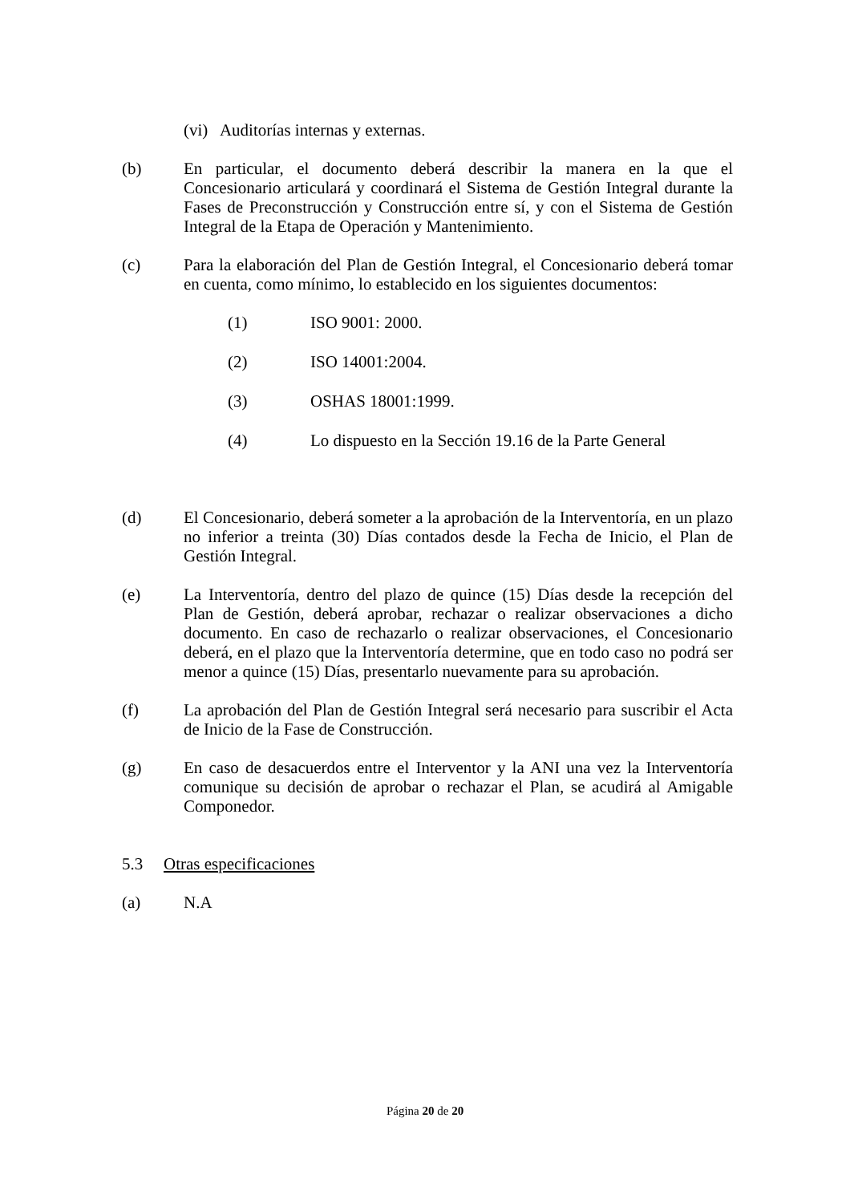(vi) Auditorías internas y externas.
(b) En particular, el documento deberá describir la manera en la que el Concesionario articulará y coordinará el Sistema de Gestión Integral durante la Fases de Preconstrucción y Construcción entre sí, y con el Sistema de Gestión Integral de la Etapa de Operación y Mantenimiento.
(c) Para la elaboración del Plan de Gestión Integral, el Concesionario deberá tomar en cuenta, como mínimo, lo establecido en los siguientes documentos:
(1) ISO 9001: 2000.
(2) ISO 14001:2004.
(3) OSHAS 18001:1999.
(4) Lo dispuesto en la Sección 19.16 de la Parte General
(d) El Concesionario, deberá someter a la aprobación de la Interventoría, en un plazo no inferior a treinta (30) Días contados desde la Fecha de Inicio, el Plan de Gestión Integral.
(e) La Interventoría, dentro del plazo de quince (15) Días desde la recepción del Plan de Gestión, deberá aprobar, rechazar o realizar observaciones a dicho documento. En caso de rechazarlo o realizar observaciones, el Concesionario deberá, en el plazo que la Interventoría determine, que en todo caso no podrá ser menor a quince (15) Días, presentarlo nuevamente para su aprobación.
(f) La aprobación del Plan de Gestión Integral será necesario para suscribir el Acta de Inicio de la Fase de Construcción.
(g) En caso de desacuerdos entre el Interventor y la ANI una vez la Interventoría comunique su decisión de aprobar o rechazar el Plan, se acudirá al Amigable Componedor.
5.3 Otras especificaciones
(a) N.A
Página 20 de 20